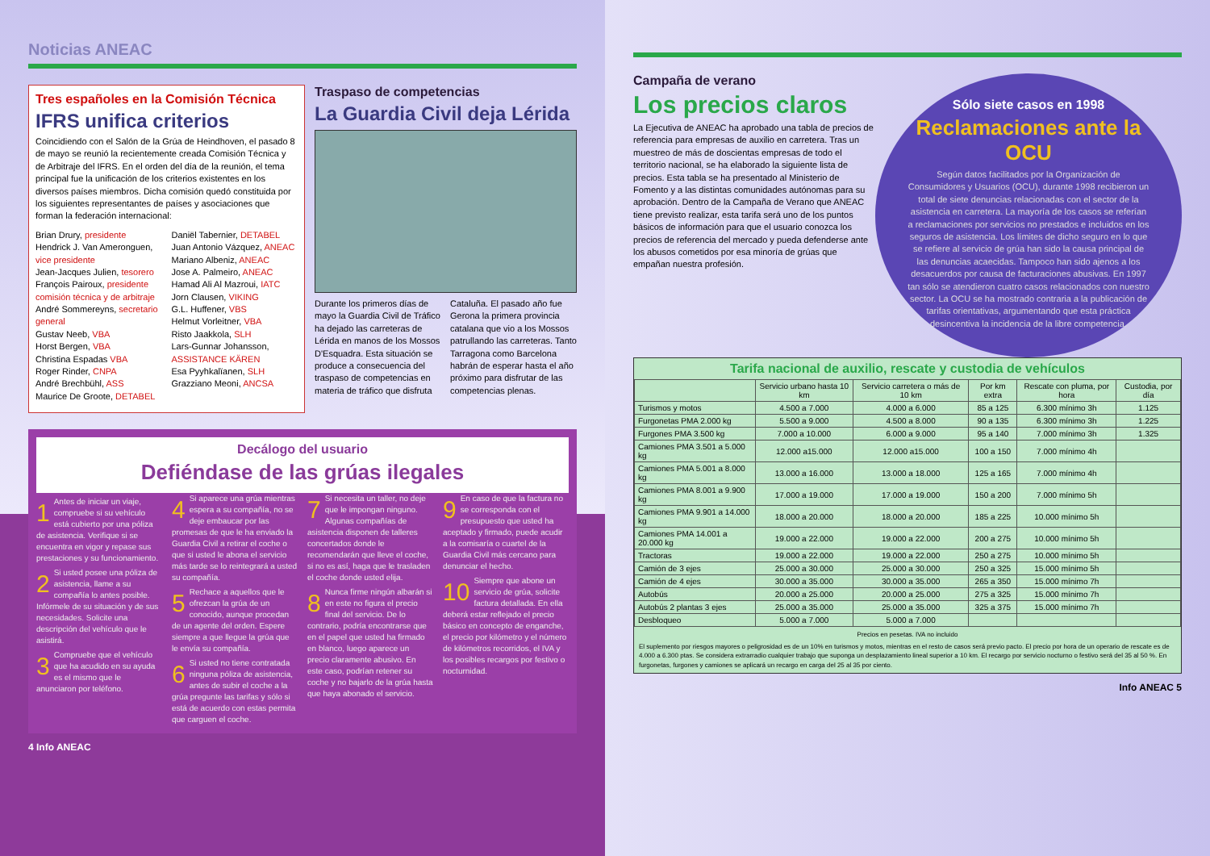Noticias ANEAC
Tres españoles en la Comisión Técnica
IFRS unifica criterios
Coincidiendo con el Salón de la Grúa de Heindhoven, el pasado 8 de mayo se reunió la recientemente creada Comisión Técnica y de Arbitraje del IFRS. En el orden del día de la reunión, el tema principal fue la unificación de los criterios existentes en los diversos países miembros. Dicha comisión quedó constituida por los siguientes representantes de países y asociaciones que forman la federación internacional:
Brian Drury, presidente
Hendrick J. Van Ameronguen, vice presidente
Jean-Jacques Julien, tesorero
François Pairoux, presidente comisión técnica y de arbitraje
André Sommereyns, secretario general
Gustav Neeb, VBA
Horst Bergen, VBA
Christina Espadas VBA
Roger Rinder, CNPA
André Brechbühl, ASS
Maurice De Groote, DETABEL
Daniël Tabernier, DETABEL
Juan Antonio Vázquez, ANEAC
Mariano Albeniz, ANEAC
Jose A. Palmeiro, ANEAC
Hamad Ali Al Mazroui, IATC
Jorn Clausen, VIKING
G.L. Huffener, VBS
Helmut Vorleitner, VBA
Risto Jaakkola, SLH
Lars-Gunnar Johansson, ASSISTANCE KÄREN
Esa Pyyhkalïanen, SLH
Grazziano Meoni, ANCSA
Traspaso de competencias
La Guardia Civil deja Lérida
Durante los primeros días de mayo la Guardia Civil de Tráfico ha dejado las carreteras de Lérida en manos de los Mossos D'Esquadra. Esta situación se produce a consecuencia del traspaso de competencias en materia de tráfico que disfruta Cataluña. El pasado año fue Gerona la primera provincia catalana que vio a los Mossos patrullando las carreteras. Tanto Tarragona como Barcelona habrán de esperar hasta el año próximo para disfrutar de las competencias plenas.
Decálogo del usuario
Defiéndase de las grúas ilegales
1 Antes de iniciar un viaje, compruebe si su vehículo está cubierto por una póliza de asistencia. Verifique si se encuentra en vigor y repase sus prestaciones y su funcionamiento.
2 Si usted posee una póliza de asistencia, llame a su compañía lo antes posible. Infórmele de su situación y de sus necesidades. Solicite una descripción del vehículo que le asistirá.
3 Compruebe que el vehículo que ha acudido en su ayuda es el mismo que le anunciaron por teléfono.
4 Si aparece una grúa mientras espera a su compañía, no se deje embaucar por las promesas de que le ha enviado la Guardia Civil a retirar el coche o que si usted le abona el servicio más tarde se lo reintegrará a usted su compañía.
5 Rechace a aquellos que le ofrezcan la grúa de un conocido, aunque procedan de un agente del orden. Espere siempre a que llegue la grúa que le envía su compañía.
6 Si usted no tiene contratada ninguna póliza de asistencia, antes de subir el coche a la grúa pregunte las tarifas y sólo si está de acuerdo con estas permita que carguen el coche.
7 Si necesita un taller, no deje que le impongan ninguno. Algunas compañías de asistencia disponen de talleres concertados donde le recomendarán que lleve el coche, si no es así, haga que le trasladen el coche donde usted elija.
8 Nunca firme ningún albarán si en este no figura el precio final del servicio. De lo contrario, podría encontrarse que en el papel que usted ha firmado en blanco, luego aparece un precio claramente abusivo. En este caso, podrían retener su coche y no bajarlo de la grúa hasta que haya abonado el servicio.
9 En caso de que la factura no se corresponda con el presupuesto que usted ha aceptado y firmado, puede acudir a la comisaría o cuartel de la Guardia Civil más cercano para denunciar el hecho.
10 Siempre que abone un servicio de grúa, solicite factura detallada. En ella deberá estar reflejado el precio básico en concepto de enganche, el precio por kilómetro y el número de kilómetros recorridos, el IVA y los posibles recargos por festivo o nocturnidad.
4 Info ANEAC
Sólo siete casos en 1998
Reclamaciones ante la OCU
Según datos facilitados por la Organización de Consumidores y Usuarios (OCU), durante 1998 recibieron un total de siete denuncias relacionadas con el sector de la asistencia en carretera. La mayoría de los casos se referían a reclamaciones por servicios no prestados e incluidos en los seguros de asistencia. Los límites de dicho seguro en lo que se refiere al servicio de grúa han sido la causa principal de las denuncias acaecidas. Tampoco han sido ajenos a los desacuerdos por causa de facturaciones abusivas. En 1997 tan sólo se atendieron cuatro casos relacionados con nuestro sector. La OCU se ha mostrado contraria a la publicación de tarifas orientativas, argumentando que esta práctica desincentiva la incidencia de la libre competencia.
Campaña de verano
Los precios claros
La Ejecutiva de ANEAC ha aprobado una tabla de precios de referencia para empresas de auxilio en carretera. Tras un muestreo de más de doscientas empresas de todo el territorio nacional, se ha elaborado la siguiente lista de precios. Esta tabla se ha presentado al Ministerio de Fomento y a las distintas comunidades autónomas para su aprobación. Dentro de la Campaña de Verano que ANEAC tiene previsto realizar, esta tarifa será uno de los puntos básicos de información para que el usuario conozca los precios de referencia del mercado y pueda defenderse ante los abusos cometidos por esa minoría de grúas que empañan nuestra profesión.
Tarifa nacional de auxilio, rescate y custodia de vehículos
| | Servicio urbano hasta 10 km | Servicio carretera o más de 10 km | Por km extra | Rescate con pluma, por hora | Custodia, por día |
| --- | --- | --- | --- | --- | --- |
| Turismos y motos | 4.500 a 7.000 | 4.000 a 6.000 | 85 a 125 | 6.300 mínimo 3h | 1.125 |
| Furgonetas PMA 2.000 kg | 5.500 a 9.000 | 4.500 a 8.000 | 90 a 135 | 6.300 mínimo 3h | 1.225 |
| Furgones PMA 3.500 kg | 7.000 a 10.000 | 6.000 a 9.000 | 95 a 140 | 7.000 mínimo 3h | 1.325 |
| Camiones PMA 3.501 a 5.000 kg | 12.000 a15.000 | 12.000 a15.000 | 100 a 150 | 7.000 mínimo 4h | |
| Camiones PMA 5.001 a 8.000 kg | 13.000 a 16.000 | 13.000 a 18.000 | 125 a 165 | 7.000 mínimo 4h | |
| Camiones PMA 8.001 a 9.900 kg | 17.000 a 19.000 | 17.000 a 19.000 | 150 a 200 | 7.000 mínimo 5h | |
| Camiones PMA 9.901 a 14.000 kg | 18.000 a 20.000 | 18.000 a 20.000 | 185 a 225 | 10.000 mínimo 5h | |
| Camiones PMA 14.001 a 20.000 kg | 19.000 a 22.000 | 19.000 a 22.000 | 200 a 275 | 10.000 mínimo 5h | |
| Tractoras | 19.000 a 22.000 | 19.000 a 22.000 | 250 a 275 | 10.000 mínimo 5h | |
| Camión de 3 ejes | 25.000 a 30.000 | 25.000 a 30.000 | 250 a 325 | 15.000 mínimo 5h | |
| Camión de 4 ejes | 30.000 a 35.000 | 30.000 a 35.000 | 265 a 350 | 15.000 mínimo 7h | |
| Autobús | 20.000 a 25.000 | 20.000 a 25.000 | 275 a 325 | 15.000 mínimo 7h | |
| Autobús 2 plantas 3 ejes | 25.000 a 35.000 | 25.000 a 35.000 | 325 a 375 | 15.000 mínimo 7h | |
| Desbloqueo | 5.000 a 7.000 | 5.000 a 7.000 | | | |
Precios en pesetas. IVA no incluido
El suplemento por riesgos mayores o peligrosidad es de un 10% en turismos y motos, mientras en el resto de casos será previo pacto. El precio por hora de un operario de rescate es de 4.000 a 6.300 ptas. Se considera extrarradio cualquier trabajo que suponga un desplazamiento lineal superior a 10 km. El recargo por servicio nocturno o festivo será del 35 al 50 %. En furgonetas, furgones y camiones se aplicará un recargo en carga del 25 al 35 por ciento.
Info ANEAC 5